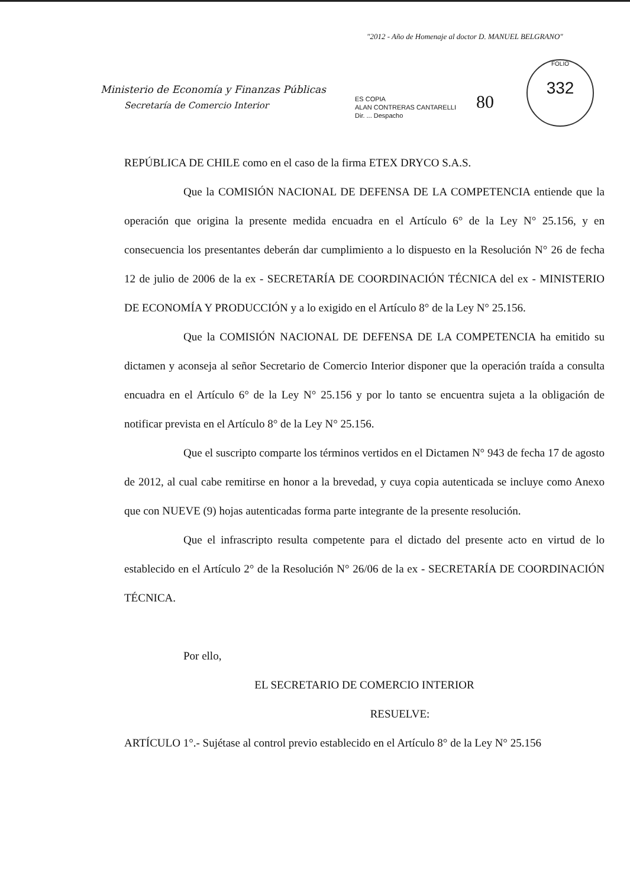"2012 - Año de Homenaje al doctor D. MANUEL BELGRANO"
Ministerio de Economía y Finanzas Públicas
Secretaría de Comercio Interior
ES COPIA
ALAN CONTRERAS CANTARELLI
Dir. ... Despacho
80
FOLIO
332
REPÚBLICA DE CHILE como en el caso de la firma ETEX DRYCO S.A.S.
Que la COMISIÓN NACIONAL DE DEFENSA DE LA COMPETENCIA entiende que la operación que origina la presente medida encuadra en el Artículo 6° de la Ley N° 25.156, y en consecuencia los presentantes deberán dar cumplimiento a lo dispuesto en la Resolución N° 26 de fecha 12 de julio de 2006 de la ex - SECRETARÍA DE COORDINACIÓN TÉCNICA del ex - MINISTERIO DE ECONOMÍA Y PRODUCCIÓN y a lo exigido en el Artículo 8° de la Ley N° 25.156.
Que la COMISIÓN NACIONAL DE DEFENSA DE LA COMPETENCIA ha emitido su dictamen y aconseja al señor Secretario de Comercio Interior disponer que la operación traída a consulta encuadra en el Artículo 6° de la Ley N° 25.156 y por lo tanto se encuentra sujeta a la obligación de notificar prevista en el Artículo 8° de la Ley N° 25.156.
Que el suscripto comparte los términos vertidos en el Dictamen N° 943 de fecha 17 de agosto de 2012, al cual cabe remitirse en honor a la brevedad, y cuya copia autenticada se incluye como Anexo que con NUEVE (9) hojas autenticadas forma parte integrante de la presente resolución.
Que el infrascripto resulta competente para el dictado del presente acto en virtud de lo establecido en el Artículo 2° de la Resolución N° 26/06 de la ex - SECRETARÍA DE COORDINACIÓN TÉCNICA.
Por ello,
EL SECRETARIO DE COMERCIO INTERIOR
RESUELVE:
ARTÍCULO 1°.- Sujétase al control previo establecido en el Artículo 8° de la Ley N° 25.156